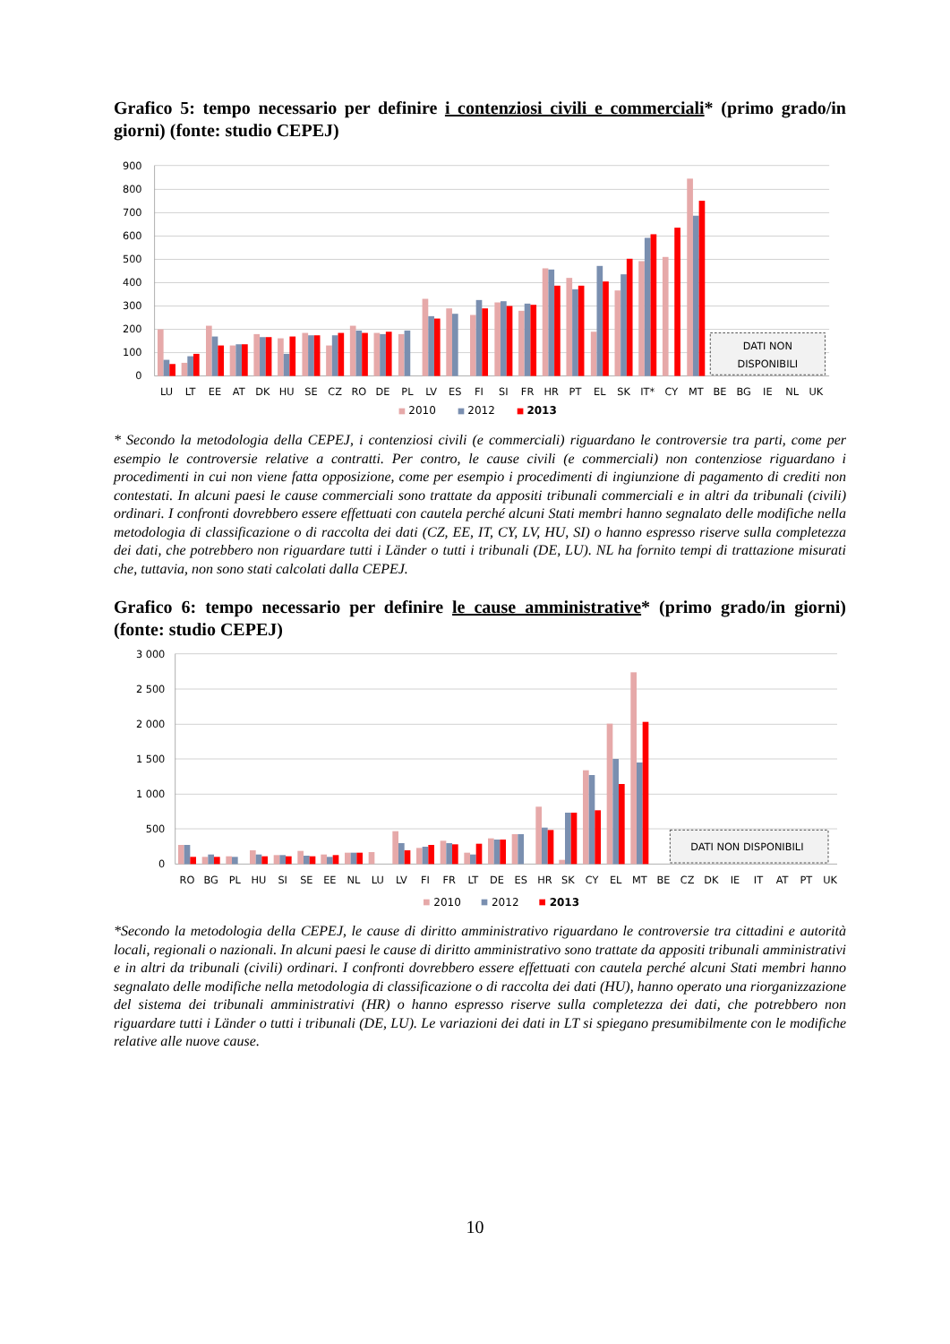Grafico 5: tempo necessario per definire i contenziosi civili e commerciali* (primo grado/in giorni) (fonte: studio CEPEJ)
900
800
700
600
500
400
300
200
100
0
DATI NON
DISPONIBILI
LU
LT
EE
AT
DK
HU
SE
CZ
RO
DE
PL
LV
ES
FI
SI
FR
HR
PT
EL
SK
IT*
CY
MT
BE
BG
IE
NL
UK
2010
2012
2013
* Secondo la metodologia della CEPEJ, i contenziosi civili (e commerciali) riguardano le controversie tra parti, come per esempio le controversie relative a contratti. Per contro, le cause civili (e commerciali) non contenziose riguardano i procedimenti in cui non viene fatta opposizione, come per esempio i procedimenti di ingiunzione di pagamento di crediti non contestati. In alcuni paesi le cause commerciali sono trattate da appositi tribunali commerciali e in altri da tribunali (civili) ordinari. I confronti dovrebbero essere effettuati con cautela perché alcuni Stati membri hanno segnalato delle modifiche nella metodologia di classificazione o di raccolta dei dati (CZ, EE, IT, CY, LV, HU, SI) o hanno espresso riserve sulla completezza dei dati, che potrebbero non riguardare tutti i Länder o tutti i tribunali (DE, LU). NL ha fornito tempi di trattazione misurati che, tuttavia, non sono stati calcolati dalla CEPEJ.
Grafico 6: tempo necessario per definire le cause amministrative* (primo grado/in giorni) (fonte: studio CEPEJ)
3 000
2 500
2 000
1 500
1 000
500
0
DATI NON DISPONIBILI
RO
BG
PL
HU
SI
SE
EE
NL
LU
LV
FI
FR
LT
DE
ES
HR
SK
CY
EL
MT
BE
CZ
DK
IE
IT
AT
PT
UK
2010
2012
2013
*Secondo la metodologia della CEPEJ, le cause di diritto amministrativo riguardano le controversie tra cittadini e autorità locali, regionali o nazionali. In alcuni paesi le cause di diritto amministrativo sono trattate da appositi tribunali amministrativi e in altri da tribunali (civili) ordinari. I confronti dovrebbero essere effettuati con cautela perché alcuni Stati membri hanno segnalato delle modifiche nella metodologia di classificazione o di raccolta dei dati (HU), hanno operato una riorganizzazione del sistema dei tribunali amministrativi (HR) o hanno espresso riserve sulla completezza dei dati, che potrebbero non riguardare tutti i Länder o tutti i tribunali (DE, LU). Le variazioni dei dati in LT si spiegano presumibilmente con le modifiche relative alle nuove cause.
10